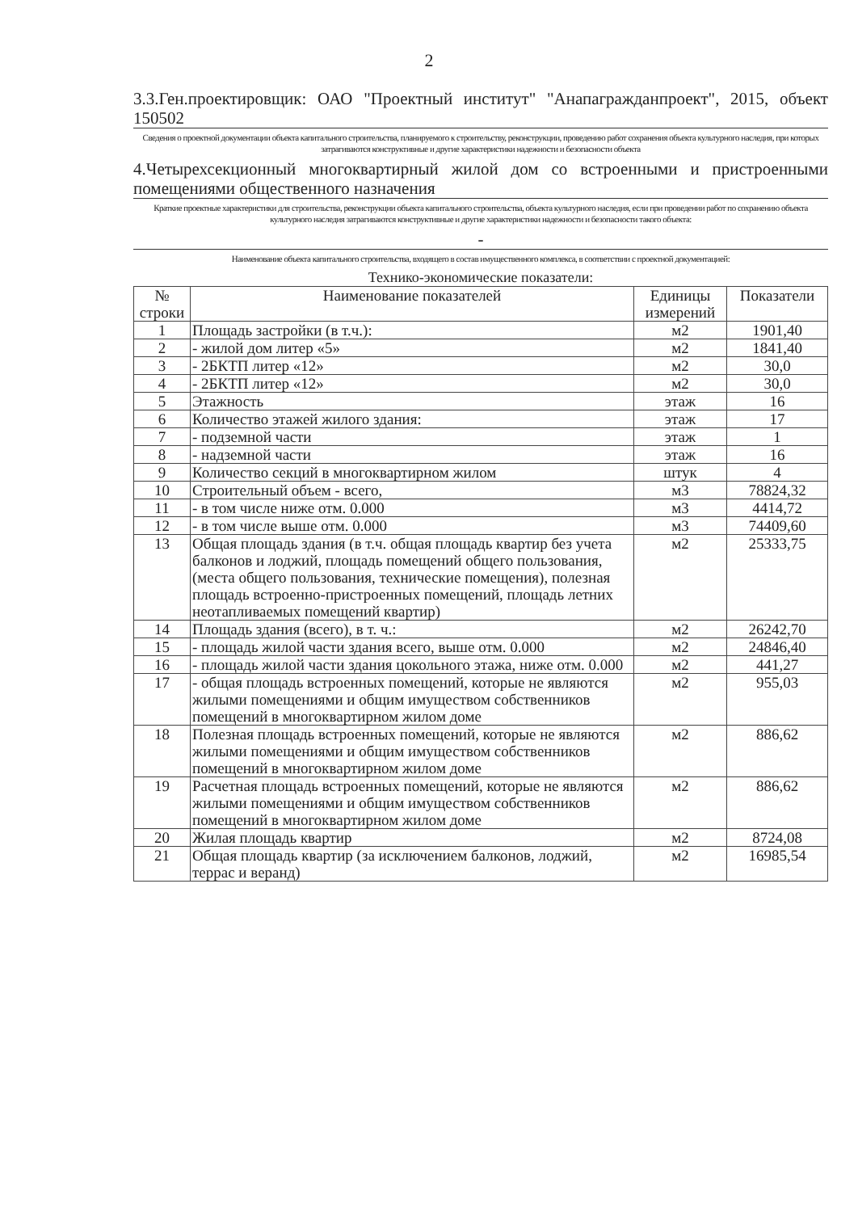2
3.3.Ген.проектировщик: ОАО "Проектный институт" "Анапагражданпроект", 2015, объект 150502
Сведения о проектной документации объекта капитального строительства, планируемого к строительству, реконструкции, проведению работ сохранения объекта культурного наследия, при которых затрагиваются конструктивные и другие характеристики надежности и безопасности объекта
4.Четырехсекционный многоквартирный жилой дом со встроенными и пристроенными помещениями общественного назначения
Краткие проектные характеристики для строительства, реконструкции объекта капитального строительства, объекта культурного наследия, если при проведении работ по сохранению объекта культурного наследия затрагиваются конструктивные и другие характеристики надежности и безопасности такого объекта:
-
Наименование объекта капитального строительства, входящего в состав имущественного комплекса, в соответствии с проектной документацией:
Технико-экономические показатели:
| № строки | Наименование показателей | Единицы измерений | Показатели |
| --- | --- | --- | --- |
| 1 | Площадь застройки (в т.ч.): | м2 | 1901,40 |
| 2 | - жилой дом литер «5» | м2 | 1841,40 |
| 3 | - 2БКТП литер «12» | м2 | 30,0 |
| 4 | - 2БКТП литер «12» | м2 | 30,0 |
| 5 | Этажность | этаж | 16 |
| 6 | Количество этажей жилого здания: | этаж | 17 |
| 7 | - подземной части | этаж | 1 |
| 8 | - надземной части | этаж | 16 |
| 9 | Количество секций в многоквартирном жилом | штук | 4 |
| 10 | Строительный объем - всего, | м3 | 78824,32 |
| 11 | - в том числе ниже отм. 0.000 | м3 | 4414,72 |
| 12 | - в том числе выше отм. 0.000 | м3 | 74409,60 |
| 13 | Общая площадь здания (в т.ч. общая площадь квартир без учета балконов и лоджий, площадь помещений общего пользования, (места общего пользования, технические помещения), полезная площадь встроенно-пристроенных помещений, площадь летних неотапливаемых помещений квартир) | м2 | 25333,75 |
| 14 | Площадь здания (всего), в т. ч.: | м2 | 26242,70 |
| 15 | - площадь жилой части здания всего, выше отм. 0.000 | м2 | 24846,40 |
| 16 | - площадь жилой части здания цокольного этажа, ниже отм. 0.000 | м2 | 441,27 |
| 17 | - общая площадь встроенных помещений, которые не являются жилыми помещениями и общим имуществом собственников помещений в многоквартирном жилом доме | м2 | 955,03 |
| 18 | Полезная площадь встроенных помещений, которые не являются жилыми помещениями и общим имуществом собственников помещений в многоквартирном жилом доме | м2 | 886,62 |
| 19 | Расчетная площадь встроенных помещений, которые не являются жилыми помещениями и общим имуществом собственников помещений в многоквартирном жилом доме | м2 | 886,62 |
| 20 | Жилая площадь квартир | м2 | 8724,08 |
| 21 | Общая площадь квартир (за исключением балконов, лоджий, террас и веранд) | м2 | 16985,54 |